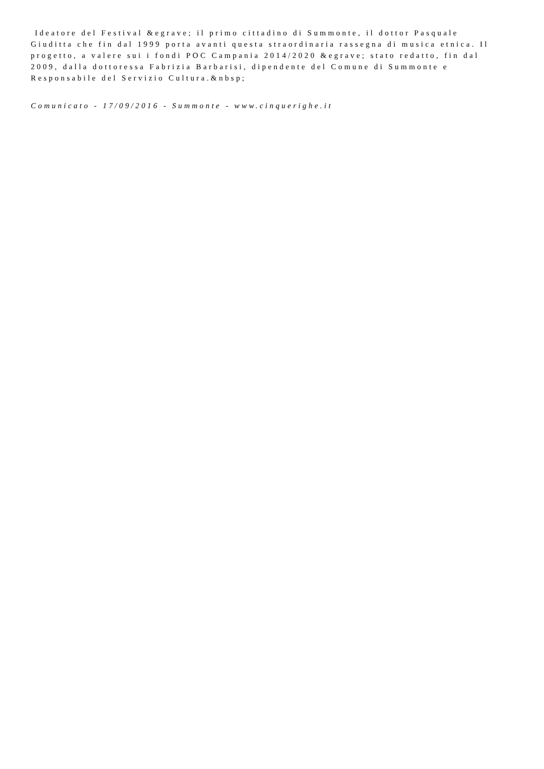Ideatore del Festival &egrave; il primo cittadino di Summonte, il dottor Pasquale
Giuditta che fin dal 1999 porta avanti questa straordinaria rassegna di musica etnica. Il
progetto, a valere sui i fondi POC Campania 2014/2020 &egrave; stato redatto, fin dal
2009, dalla dottoressa Fabrizia Barbarisi, dipendente del Comune di Summonte e
Responsabile del Servizio Cultura.&nbsp;
Comunicato - 17/09/2016 - Summonte - www.cinquerighe.it